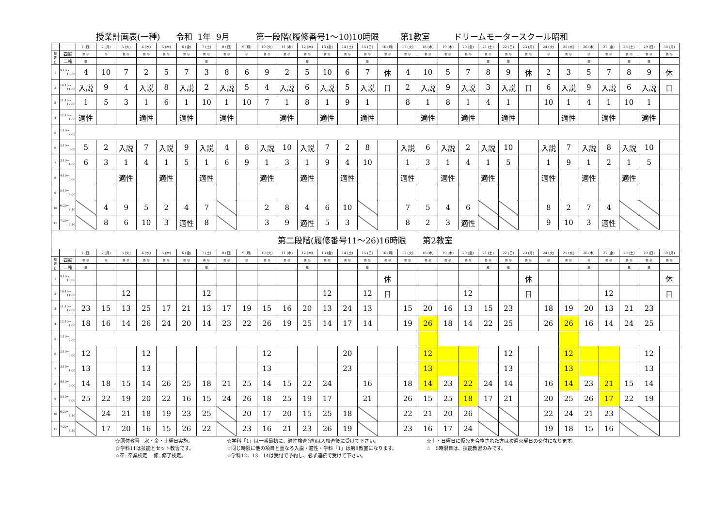授業計画表(一種) 令和 1年 9月 第一段階(履修番号1～10)10時限 第1教室 ドリームモータースクール昭和
| | | 1 (日) | 2 (月) | 3 (火) | 4 (水) | 5 (木) | 6 (金) | 7 (土) | 8 (日) | 9 (月) | 10 (火) | 11 (水) | 12 (木) | 13 (金) | 14 (土) | 15 (日) | 16 (月) | 17 (火) | 18 (水) | 19 (木) | 20 (金) | 21 (土) | 22 (日) | 23 (月) | 24 (火) | 25 (水) | 26 (木) | 27 (金) | 28 (土) | 29 (日) | 30 (月) |
| --- | --- | --- | --- | --- | --- | --- | --- | --- | --- | --- | --- | --- | --- | --- | --- | --- | --- | --- | --- | --- | --- | --- | --- | --- | --- | --- | --- | --- | --- | --- | --- |
| 検 定 日 | 四輪 | 修 卒 | 卒 | 修 卒 | 修 卒 | 修 卒 | 修 卒 | 修 卒 | 修 卒 | 卒 | 修 卒 | 修 卒 | 修 卒 | 修 卒 | 修 卒 | 修 卒 | 修 卒 | 修 卒 | 修 卒 | 修 卒 | 修 卒 | 修 卒 | 修 卒 | 修 卒 | 卒 | 修 卒 | 卒 | 修 卒 | 修 卒 | 修 卒 | 修 卒 |
| | 二輪 | 卒 | | | | | | 卒 | | | | | 卒 | | | 卒 | | | | | | 卒 | 卒 | | | | 卒 | | 卒 | 卒 | |
| 1 | 9:10～ 10:00 | 4 | 10 | 7 | 2 | 5 | 7 | 3 | 8 | 6 | 9 | 2 | 5 | 10 | 6 | 7 | 休 | 4 | 10 | 5 | 7 | 8 | 9 | 休 | 2 | 3 | 5 | 7 | 8 | 9 | 休 |
| 2 | 10:10～ 11:00 | 入説 | 9 | 4 | 入説 | 8 | 入説 | 2 | 入説 | 5 | 4 | 入説 | 6 | 入説 | 5 | 入説 | 日 | 2 | 入説 | 9 | 入説 | 3 | 入説 | 日 | 6 | 入説 | 9 | 入説 | 6 | 入説 | 日 |
| 3 | 11:10～ 12:00 | 1 | 5 | 3 | 1 | 6 | 1 | 10 | 1 | 10 | 7 | 1 | 8 | 1 | 9 | 1 | | 8 | 1 | 8 | 1 | 4 | 1 | | 10 | 1 | 4 | 1 | 10 | 1 | |
| 4 | 12:10～ 1:00 | 適性 | | | 適性 | | 適性 | | 適性 | | | 適性 | | 適性 | | 適性 | | | 適性 | | 適性 | | 適性 | | | 適性 | | 適性 | | 適性 | |
| 5 | 1:10～ 2:00 | | | | | | | | | | | | | | | | | | | | | | | | | | | | | | |
| 6 | 2:10～ 3:00 | 5 | 2 | 入説 | 7 | 入説 | 9 | 入説 | 4 | 8 | 入説 | 10 | 入説 | 7 | 2 | 8 | | 入説 | 6 | 入説 | 2 | 入説 | 10 | | 入説 | 7 | 入説 | 8 | 入説 | 10 | |
| 7 | 3:10～ 4:00 | 6 | 3 | 1 | 4 | 1 | 5 | 1 | 6 | 9 | 1 | 3 | 1 | 9 | 4 | 10 | | 1 | 3 | 1 | 4 | 1 | 5 | | 1 | 9 | 1 | 2 | 1 | 5 | |
| 8 | 4:10～ 5:00 | | | 適性 | | 適性 | | 適性 | | | 適性 | | 適性 | | 適性 | | | 適性 | | 適性 | | 適性 | | | 適性 | | 適性 | | 適性 | | |
| 9 | 5:10～ 6:00 | | | | | | | | | | | | | | | | | | | | | | | | | | | | | | |
| 10 | 6:20～ 7:10 | | 4 | 9 | 5 | 2 | 4 | 7 | | | 2 | 8 | 4 | 6 | 10 | | | 7 | 5 | 4 | 6 | | | | 8 | 2 | 7 | 4 | | | |
| 11 | 7:20～ 8:10 | | 8 | 6 | 10 | 3 | 適性 | 8 | | | 3 | 9 | 適性 | 5 | 3 | | | 8 | 2 | 3 | 適性 | | | | 9 | 10 | 3 | 適性 | | | |
| 第二段階(履修番号11～26)16時限 第2教室 | | | | | | | | | | | | | | | | | | | | | | | | | | | | | | | |
| | | 1 (日) | 2 (月) | 3 (火) | 4 (水) | 5 (木) | 6 (金) | 7 (土) | 8 (日) | 9 (月) | 10 (火) | 11 (水) | 12 (木) | 13 (金) | 14 (土) | 15 (日) | 16 (月) | 17 (火) | 18 (水) | 19 (木) | 20 (金) | 21 (土) | 22 (日) | 23 (月) | 24 (火) | 25 (水) | 26 (木) | 27 (金) | 28 (土) | 29 (日) | 30 (月) |
| 検 定 日 | 四輪 | 修 卒 | 卒 | 修 卒 | 修 卒 | 修 卒 | 修 卒 | 修 卒 | 修 卒 | 卒 | 修 卒 | 修 卒 | 修 卒 | 修 卒 | 修 卒 | 修 卒 | 修 卒 | 修 卒 | 修 卒 | 修 卒 | 修 卒 | 修 卒 | 修 卒 | 修 卒 | 卒 | 修 卒 | 卒 | 修 卒 | 修 卒 | 修 卒 | 修 卒 |
| | 二輪 | 卒 | | | | | | 卒 | | | | | 卒 | | | 卒 | | | | | | 卒 | 卒 | | | | 卒 | | 卒 | 卒 | |
| 1 | 9:10～ 10:00 | | | | | | | | | | | | | | | | 休 | | | | | | | 休 | | | | | | | 休 |
| 2 | 10:10～ 11:00 | | | 12 | | | | 12 | | | | | | 12 | | 12 | 日 | | | | 12 | | | 日 | | | | 12 | | | 日 |
| 3 | 11:10～ 12:00 | 23 | 15 | 13 | 25 | 17 | 21 | 13 | 17 | 19 | 15 | 16 | 20 | 13 | 24 | 13 | | 15 | 20 | 16 | 13 | 15 | 23 | | 18 | 19 | 20 | 13 | 21 | 23 | |
| 4 | 12:10～ 1:00 | 18 | 16 | 14 | 26 | 24 | 20 | 14 | 23 | 22 | 26 | 19 | 25 | 14 | 17 | 14 | | 19 | 26 | 18 | 14 | 22 | 25 | | 26 | 26 | 16 | 14 | 24 | 25 | |
| 5 | 1:10～ 2:00 | | | | | | | | | | | | | | | | | | | | | | | | | | | | | | |
| 6 | 2:10～ 3:00 | 12 | | | 12 | | | | | | 12 | | | | 20 | | | | 12 | | | | 12 | | | 12 | | | | 12 | |
| 7 | 3:10～ 4:00 | 13 | | | 13 | | | | | | 13 | | | | 23 | | | | 13 | | | | 13 | | | 13 | | | | 13 | |
| 8 | 4:10～ 5:00 | 14 | 18 | 15 | 14 | 26 | 25 | 18 | 21 | 25 | 14 | 15 | 22 | 24 | | 16 | | 18 | 14 | 23 | 22 | 24 | 14 | | 16 | 14 | 23 | 21 | 15 | 14 | |
| 9 | 5:10～ 6:00 | 25 | 22 | 19 | 20 | 22 | 16 | 15 | 24 | 26 | 18 | 25 | 19 | 17 | | 21 | | 26 | 15 | 25 | 18 | 17 | 21 | | 20 | 25 | 26 | 17 | 22 | 19 | |
| 10 | 6:20～ 7:10 | | 24 | 21 | 18 | 19 | 23 | 25 | | 20 | 17 | 20 | 15 | 25 | 18 | | | 22 | 21 | 20 | 26 | | | | 22 | 24 | 21 | 23 | | | |
| 11 | 7:20～ 8:10 | | 17 | 20 | 16 | 15 | 26 | 22 | | 23 | 16 | 21 | 23 | 26 | 19 | | | 23 | 16 | 17 | 24 | | | | 19 | 18 | 15 | 16 | | | |
☆原付教習　水・金・土曜日実施。
☆学科11は技能とセット教習です。
☆卒‥卒業検定　 修‥修了検定。
☆学科「1」は一番最初に、適性検査(適)は入校直後に受けて下さい。
☆同じ時限に他の項目と重なる入説・適性・学科「1」は第8教室になります。
☆学科12．13．14は受付で予約し、必ず連続で受けて下さい。
☆土・日曜日に仮免を合格された方は次週火曜日の交付になります。
☆　5時限目は、技能教習のみです。